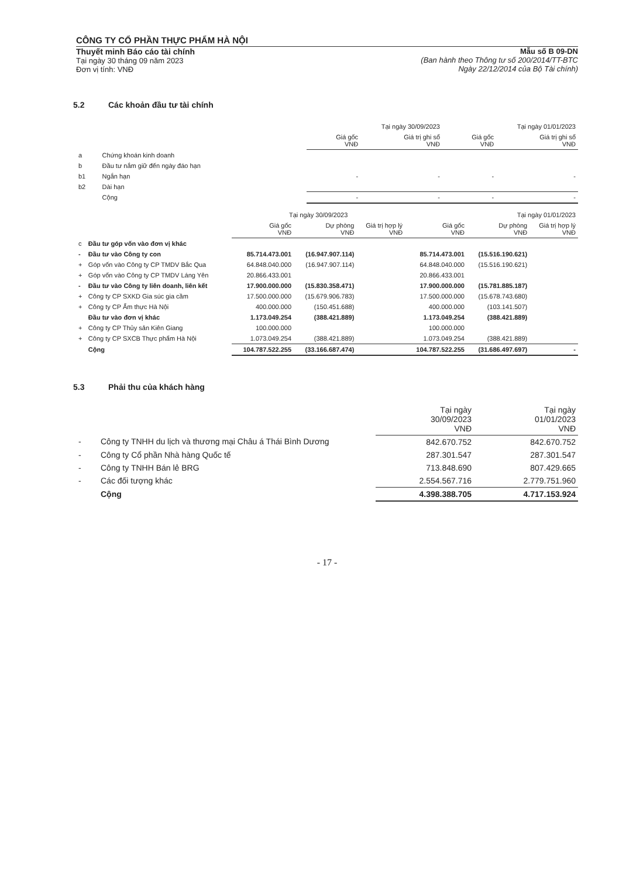CÔNG TY CỔ PHẦN THỰC PHẨM HÀ NỘI
Thuyết minh Báo cáo tài chính
Tại ngày 30 tháng 09 năm 2023
Đơn vị tính: VNĐ
Mẫu số B 09-DN
(Ban hành theo Thông tư số 200/2014/TT-BTC
Ngày 22/12/2014 của Bộ Tài chính)
5.2 Các khoản đầu tư tài chính
| | | Tại ngày 30/09/2023 | | Tại ngày 01/01/2023 | |
| --- | --- | --- | --- | --- | --- |
| | | Giá gốc VNĐ | Giá trị ghi sổ VNĐ | Giá gốc VNĐ | Giá trị ghi sổ VNĐ |
| a | Chứng khoán kinh doanh | | | | |
| b | Đầu tư nắm giữ đến ngày đáo hạn | | | | |
| b1 | Ngắn hạn | - | - | - | - |
| b2 | Dài hạn | | | | |
| | Cộng | - | - | - | - |
| | | Tại ngày 30/09/2023 | | | Tại ngày 01/01/2023 | | |
| --- | --- | --- | --- | --- | --- | --- | --- |
| | | Giá gốc VNĐ | Dự phòng VNĐ | Giá trị hợp lý VNĐ | Giá gốc VNĐ | Dự phòng VNĐ | Giá trị hợp lý VNĐ |
| c | Đầu tư góp vốn vào đơn vị khác | | | | | | |
| - | Đầu tư vào Công ty con | 85.714.473.001 | (16.947.907.114) | | 85.714.473.001 | (15.516.190.621) | |
| + | Góp vốn vào Công ty CP TMDV Bắc Qua | 64.848.040.000 | (16.947.907.114) | | 64.848.040.000 | (15.516.190.621) | |
| + | Góp vốn vào Công ty CP TMDV Láng Yên | 20.866.433.001 | | | 20.866.433.001 | | |
| - | Đầu tư vào Công ty liên doanh, liên kết | 17.900.000.000 | (15.830.358.471) | | 17.900.000.000 | (15.781.885.187) | |
| + | Công ty CP SXKD Gia súc gia cầm | 17.500.000.000 | (15.679.906.783) | | 17.500.000.000 | (15.678.743.680) | |
| + | Công ty CP Ẩm thực Hà Nội | 400.000.000 | (150.451.688) | | 400.000.000 | (103.141.507) | |
| | Đầu tư vào đơn vị khác | 1.173.049.254 | (388.421.889) | | 1.173.049.254 | (388.421.889) | |
| + | Công ty CP Thủy sản Kiên Giang | 100.000.000 | | | 100.000.000 | | |
| + | Công ty CP SXCB Thực phẩm Hà Nội | 1.073.049.254 | (388.421.889) | | 1.073.049.254 | (388.421.889) | |
| | Cộng | 104.787.522.255 | (33.166.687.474) | | 104.787.522.255 | (31.686.497.697) | - |
5.3 Phải thu của khách hàng
| | | Tại ngày 30/09/2023 VNĐ | Tại ngày 01/01/2023 VNĐ |
| --- | --- | --- | --- |
| - | Công ty TNHH du lịch và thương mại Châu á Thái Bình Dương | 842.670.752 | 842.670.752 |
| - | Công ty Cổ phần Nhà hàng Quốc tế | 287.301.547 | 287.301.547 |
| - | Công ty TNHH Bán lẻ BRG | 713.848.690 | 807.429.665 |
| - | Các đối tượng khác | 2.554.567.716 | 2.779.751.960 |
| | Cộng | 4.398.388.705 | 4.717.153.924 |
- 17 -